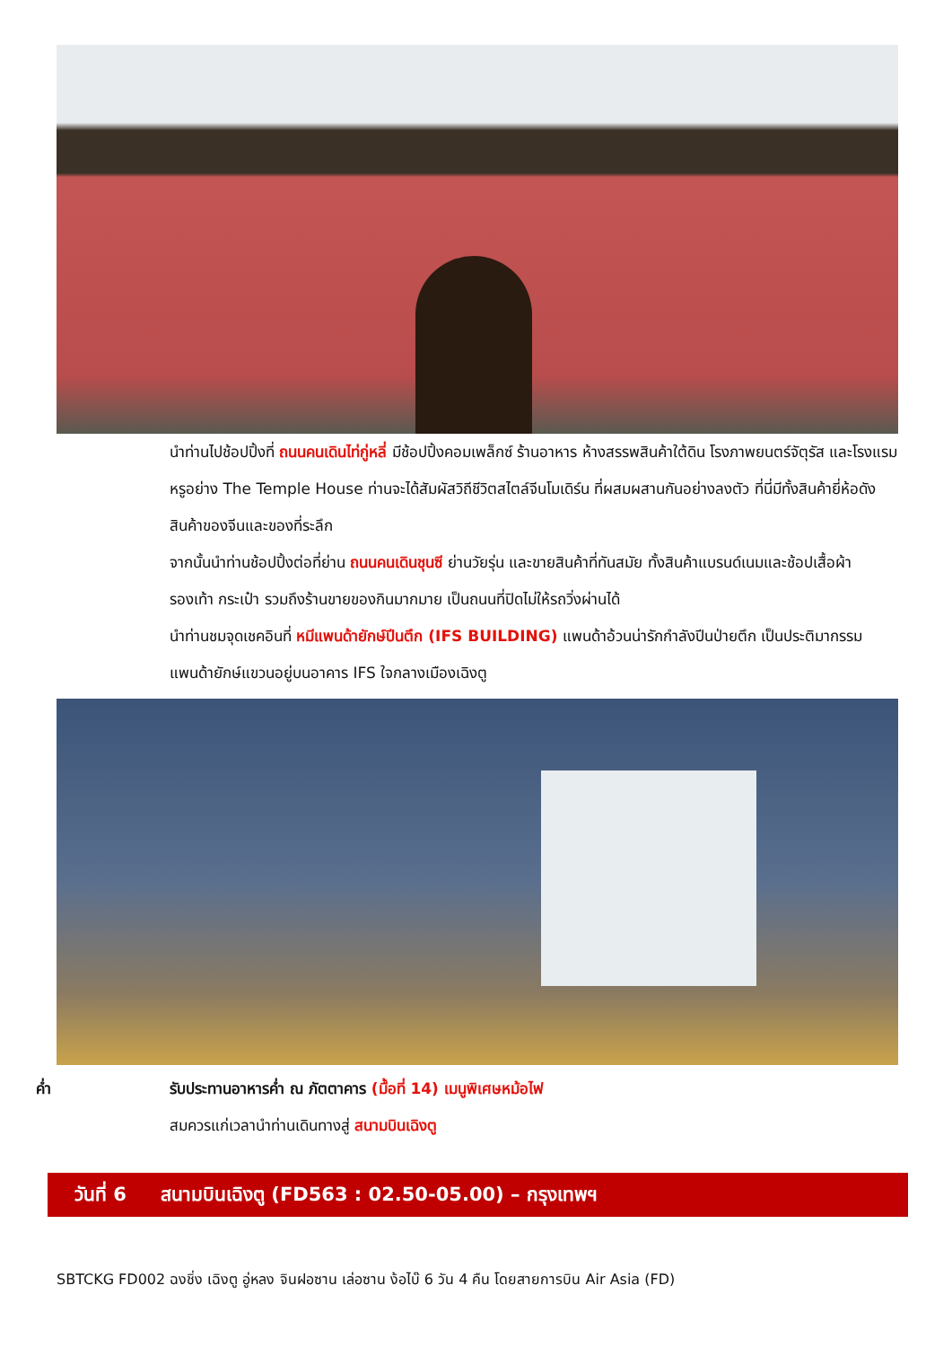นำท่านไปช้อปปิ้งที่ ถนนคนเดินไท่กู่หลี่ มีช้อปปิ้งคอมเพล็กซ์ ร้านอาหาร ห้างสรรพสินค้าใต้ดิน โรงภาพยนตร์จัตุรัส และโรงแรมหรูอย่าง The Temple House ท่านจะได้สัมผัสวิถีชีวิตสไตล์จีนโมเดิร์น ที่ผสมผสานกันอย่างลงตัว ที่นี่มีทั้งสินค้ายี่ห้อดัง สินค้าของจีนและของที่ระลึก
จากนั้นนำท่านช้อปปิ้งต่อที่ย่าน ถนนคนเดินชุนซี ย่านวัยรุ่น และขายสินค้าที่ทันสมัย ทั้งสินค้าแบรนด์เนมและช้อปเสื้อผ้า รองเท้า กระเป๋า รวมถึงร้านขายของกินมากมาย เป็นถนนที่ปิดไม่ให้รถวิ่งผ่านได้
นำท่านชมจุดเชคอินที่ หมีแพนด้ายักษ์ปีนตึก (IFS BUILDING) แพนด้าอ้วนน่ารักกำลังปีนป่ายตึก เป็นประติมากรรมแพนด้ายักษ์แขวนอยู่บนอาคาร IFS ใจกลางเมืองเฉิงตู
ค่ำ รับประทานอาหารค่ำ ณ ภัตตาคาร (มื้อที่ 14) เมนูพิเศษหม้อไฟ
สมควรแก่เวลานำท่านเดินทางสู่ สนามบินเฉิงตู
วันที่ 6 สนามบินเฉิงตู (FD563 : 02.50-05.00) – กรุงเทพฯ
SBTCKG FD002 ฉงชิ่ง เฉิงตู อู่หลง จินฝอซาน เล่อซาน ง้อไบ๊ 6 วัน 4 คืน โดยสายการบิน Air Asia (FD)